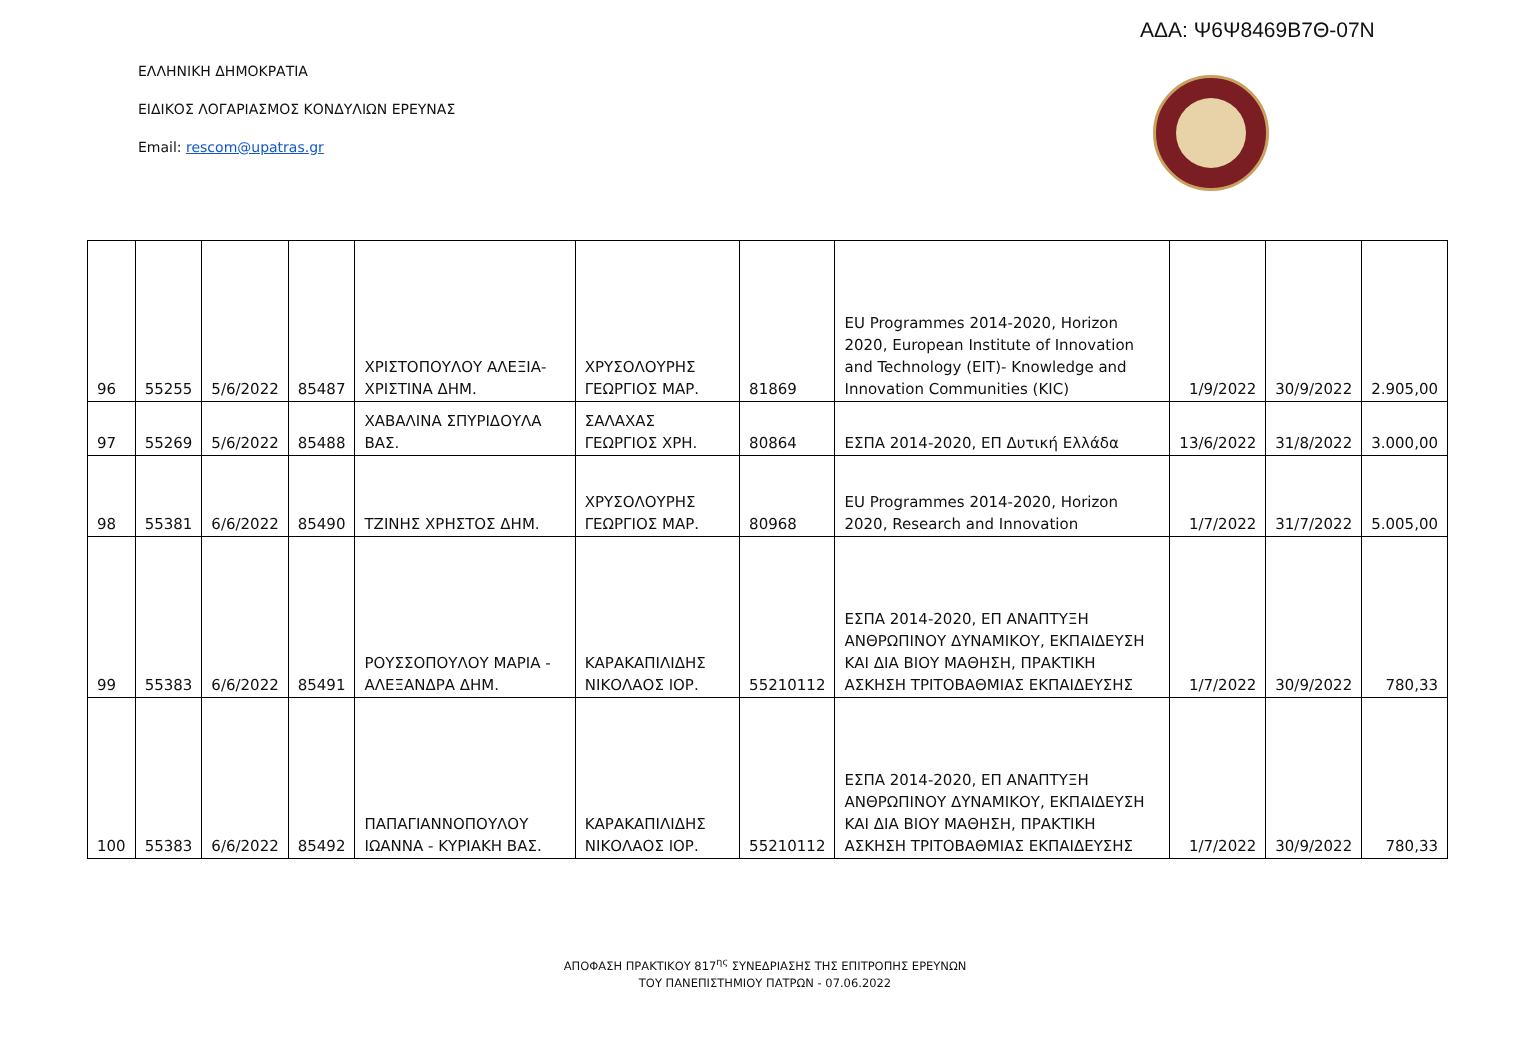ΑΔΑ: Ψ6Ψ8469Β7Θ-07Ν
ΕΛΛΗΝΙΚΗ ΔΗΜΟΚΡΑΤΙΑ
ΕΙΔΙΚΟΣ ΛΟΓΑΡΙΑΣΜΟΣ ΚΟΝΔΥΛΙΩΝ ΕΡΕΥΝΑΣ
Email: rescom@upatras.gr
| 96 | 55255 | 5/6/2022 | 85487 | ΧΡΙΣΤΟΠΟΥΛΟΥ ΑΛΕΞΙΑ-ΧΡΙΣΤΙΝΑ ΔΗΜ. | ΧΡΥΣΟΛΟΥΡΗΣ ΓΕΩΡΓΙΟΣ ΜΑΡ. | 81869 | EU Programmes 2014-2020, Horizon 2020, European Institute of Innovation and Technology (EIT)- Knowledge and Innovation Communities (KIC) | 1/9/2022 | 30/9/2022 | 2.905,00 |
| 97 | 55269 | 5/6/2022 | 85488 | ΧΑΒΑΛΙΝΑ ΣΠΥΡΙΔΟΥΛΑ ΒΑΣ. | ΣΑΛΑΧΑΣ ΓΕΩΡΓΙΟΣ ΧΡΗ. | 80864 | ΕΣΠΑ 2014-2020, ΕΠ Δυτική Ελλάδα | 13/6/2022 | 31/8/2022 | 3.000,00 |
| 98 | 55381 | 6/6/2022 | 85490 | ΤΖΙΝΗΣ ΧΡΗΣΤΟΣ ΔΗΜ. | ΧΡΥΣΟΛΟΥΡΗΣ ΓΕΩΡΓΙΟΣ ΜΑΡ. | 80968 | EU Programmes 2014-2020, Horizon 2020, Research and Innovation | 1/7/2022 | 31/7/2022 | 5.005,00 |
| 99 | 55383 | 6/6/2022 | 85491 | ΡΟΥΣΣΟΠΟΥΛΟΥ ΜΑΡΙΑ - ΑΛΕΞΑΝΔΡΑ ΔΗΜ. | ΚΑΡΑΚΑΠΙΛΙΔΗΣ ΝΙΚΟΛΑΟΣ ΙΟΡ. | 55210112 | ΕΣΠΑ 2014-2020, ΕΠ ΑΝΑΠΤΥΞΗ ΑΝΘΡΩΠΙΝΟΥ ΔΥΝΑΜΙΚΟΥ, ΕΚΠΑΙΔΕΥΣΗ ΚΑΙ ΔΙΑ ΒΙΟΥ ΜΑΘΗΣΗ, ΠΡΑΚΤΙΚΗ ΑΣΚΗΣΗ ΤΡΙΤΟΒΑΘΜΙΑΣ ΕΚΠΑΙΔΕΥΣΗΣ | 1/7/2022 | 30/9/2022 | 780,33 |
| 100 | 55383 | 6/6/2022 | 85492 | ΠΑΠΑΓΙΑΝΝΟΠΟΥΛΟΥ ΙΩΑΝΝΑ - ΚΥΡΙΑΚΗ ΒΑΣ. | ΚΑΡΑΚΑΠΙΛΙΔΗΣ ΝΙΚΟΛΑΟΣ ΙΟΡ. | 55210112 | ΕΣΠΑ 2014-2020, ΕΠ ΑΝΑΠΤΥΞΗ ΑΝΘΡΩΠΙΝΟΥ ΔΥΝΑΜΙΚΟΥ, ΕΚΠΑΙΔΕΥΣΗ ΚΑΙ ΔΙΑ ΒΙΟΥ ΜΑΘΗΣΗ, ΠΡΑΚΤΙΚΗ ΑΣΚΗΣΗ ΤΡΙΤΟΒΑΘΜΙΑΣ ΕΚΠΑΙΔΕΥΣΗΣ | 1/7/2022 | 30/9/2022 | 780,33 |
ΑΠΟΦΑΣΗ ΠΡΑΚΤΙΚΟΥ 817<sup>ης</sup> ΣΥΝΕΔΡΙΑΣΗΣ ΤΗΣ ΕΠΙΤΡΟΠΗΣ ΕΡΕΥΝΩΝ
ΤΟΥ ΠΑΝΕΠΙΣΤΗΜΙΟΥ ΠΑΤΡΩΝ - 07.06.2022